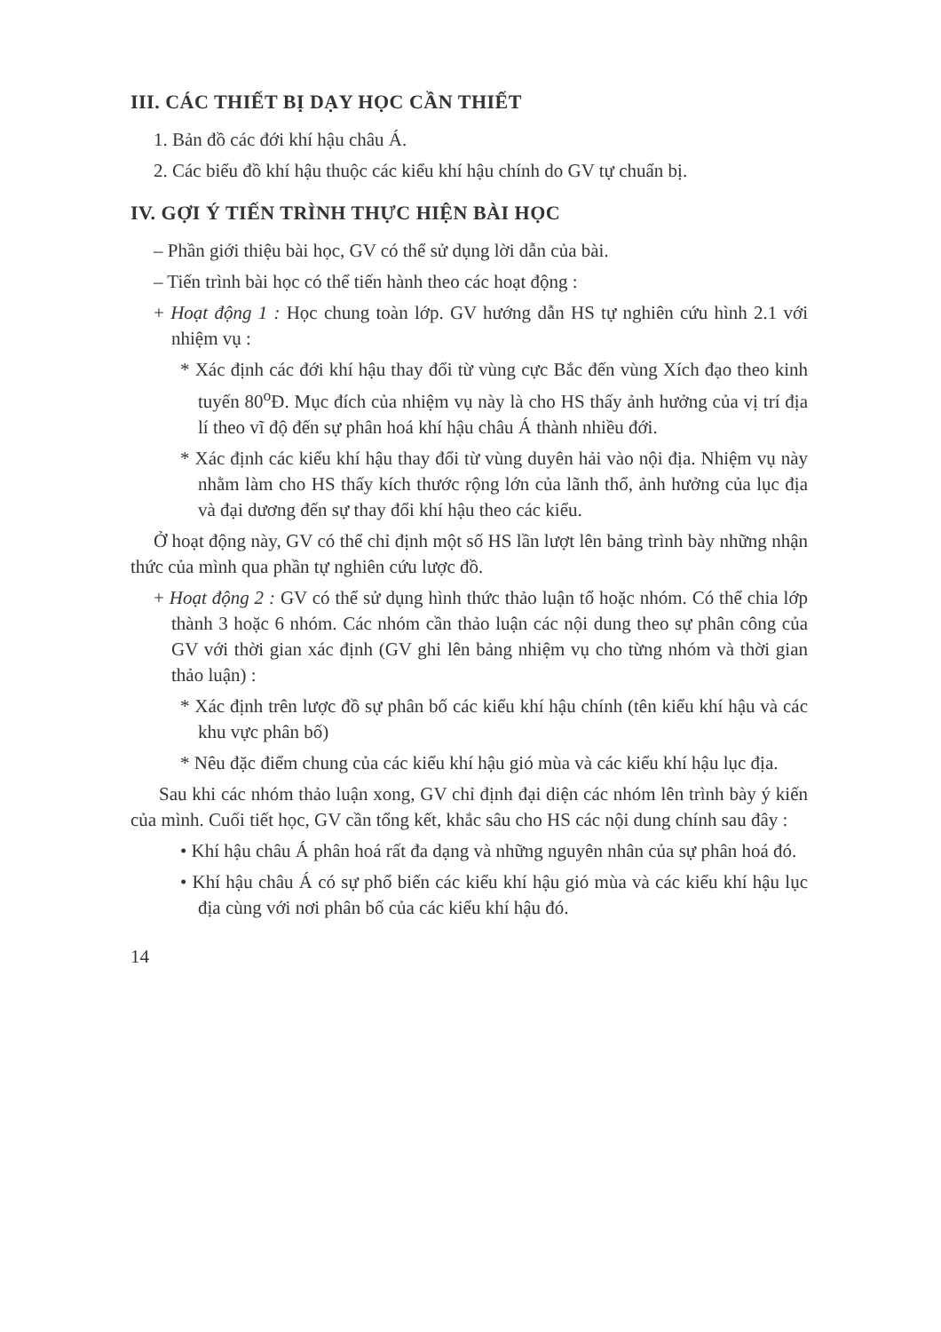III. CÁC THIẾT BỊ DẠY HỌC CẦN THIẾT
1. Bản đồ các đới khí hậu châu Á.
2. Các biểu đồ khí hậu thuộc các kiểu khí hậu chính do GV tự chuẩn bị.
IV. GỢI Ý TIẾN TRÌNH THỰC HIỆN BÀI HỌC
– Phần giới thiệu bài học, GV có thể sử dụng lời dẫn của bài.
– Tiến trình bài học có thể tiến hành theo các hoạt động :
+ Hoạt động 1 : Học chung toàn lớp. GV hướng dẫn HS tự nghiên cứu hình 2.1 với nhiệm vụ :
* Xác định các đới khí hậu thay đổi từ vùng cực Bắc đến vùng Xích đạo theo kinh tuyến 80<sup>o</sup>Đ. Mục đích của nhiệm vụ này là cho HS thấy ảnh hưởng của vị trí địa lí theo vĩ độ đến sự phân hoá khí hậu châu Á thành nhiều đới.
* Xác định các kiểu khí hậu thay đổi từ vùng duyên hải vào nội địa. Nhiệm vụ này nhằm làm cho HS thấy kích thước rộng lớn của lãnh thổ, ảnh hưởng của lục địa và đại dương đến sự thay đổi khí hậu theo các kiểu.
Ở hoạt động này, GV có thể chỉ định một số HS lần lượt lên bảng trình bày những nhận thức của mình qua phần tự nghiên cứu lược đồ.
+ Hoạt động 2 : GV có thể sử dụng hình thức thảo luận tổ hoặc nhóm. Có thể chia lớp thành 3 hoặc 6 nhóm. Các nhóm cần thảo luận các nội dung theo sự phân công của GV với thời gian xác định (GV ghi lên bảng nhiệm vụ cho từng nhóm và thời gian thảo luận) :
* Xác định trên lược đồ sự phân bố các kiểu khí hậu chính (tên kiểu khí hậu và các khu vực phân bố)
* Nêu đặc điểm chung của các kiểu khí hậu gió mùa và các kiểu khí hậu lục địa.
Sau khi các nhóm thảo luận xong, GV chỉ định đại diện các nhóm lên trình bày ý kiến của mình. Cuối tiết học, GV cần tổng kết, khắc sâu cho HS các nội dung chính sau đây :
• Khí hậu châu Á phân hoá rất đa dạng và những nguyên nhân của sự phân hoá đó.
• Khí hậu châu Á có sự phổ biến các kiểu khí hậu gió mùa và các kiểu khí hậu lục địa cùng với nơi phân bố của các kiểu khí hậu đó.
14